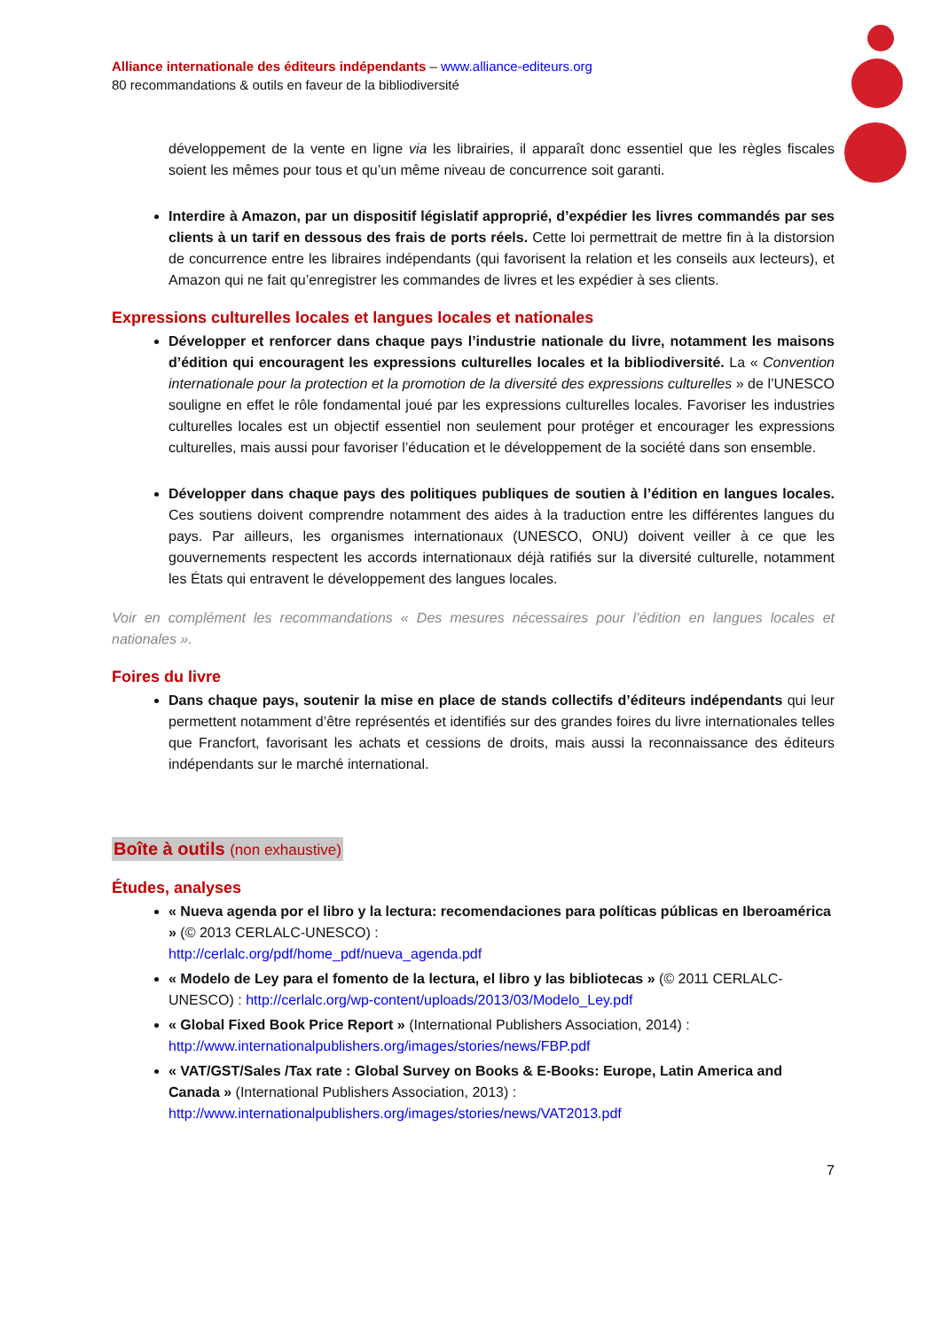Alliance internationale des éditeurs indépendants – www.alliance-editeurs.org
80 recommandations & outils en faveur de la bibliodiversité
développement de la vente en ligne via les librairies, il apparaît donc essentiel que les règles fiscales soient les mêmes pour tous et qu’un même niveau de concurrence soit garanti.
Interdire à Amazon, par un dispositif législatif approprié, d’expédier les livres commandés par ses clients à un tarif en dessous des frais de ports réels. Cette loi permettrait de mettre fin à la distorsion de concurrence entre les libraires indépendants (qui favorisent la relation et les conseils aux lecteurs), et Amazon qui ne fait qu’enregistrer les commandes de livres et les expédier à ses clients.
Expressions culturelles locales et langues locales et nationales
Développer et renforcer dans chaque pays l’industrie nationale du livre, notamment les maisons d’édition qui encouragent les expressions culturelles locales et la bibliodiversité. La « Convention internationale pour la protection et la promotion de la diversité des expressions culturelles » de l’UNESCO souligne en effet le rôle fondamental joué par les expressions culturelles locales. Favoriser les industries culturelles locales est un objectif essentiel non seulement pour protéger et encourager les expressions culturelles, mais aussi pour favoriser l’éducation et le développement de la société dans son ensemble.
Développer dans chaque pays des politiques publiques de soutien à l’édition en langues locales. Ces soutiens doivent comprendre notamment des aides à la traduction entre les différentes langues du pays. Par ailleurs, les organismes internationaux (UNESCO, ONU) doivent veiller à ce que les gouvernements respectent les accords internationaux déjà ratifiés sur la diversité culturelle, notamment les États qui entravent le développement des langues locales.
Voir en complément les recommandations « Des mesures nécessaires pour l’édition en langues locales et nationales ».
Foires du livre
Dans chaque pays, soutenir la mise en place de stands collectifs d’éditeurs indépendants qui leur permettent notamment d’être représentés et identifiés sur des grandes foires du livre internationales telles que Francfort, favorisant les achats et cessions de droits, mais aussi la reconnaissance des éditeurs indépendants sur le marché international.
Boîte à outils (non exhaustive)
Études, analyses
« Nueva agenda por el libro y la lectura: recomendaciones para políticas públicas en Iberoamérica » (© 2013 CERLALC-UNESCO) :
http://cerlalc.org/pdf/home_pdf/nueva_agenda.pdf
« Modelo de Ley para el fomento de la lectura, el libro y las bibliotecas » (© 2011 CERLALC-UNESCO) : http://cerlalc.org/wp-content/uploads/2013/03/Modelo_Ley.pdf
« Global Fixed Book Price Report » (International Publishers Association, 2014) :
http://www.internationalpublishers.org/images/stories/news/FBP.pdf
« VAT/GST/Sales /Tax rate : Global Survey on Books & E-Books: Europe, Latin America and Canada » (International Publishers Association, 2013) :
http://www.internationalpublishers.org/images/stories/news/VAT2013.pdf
7